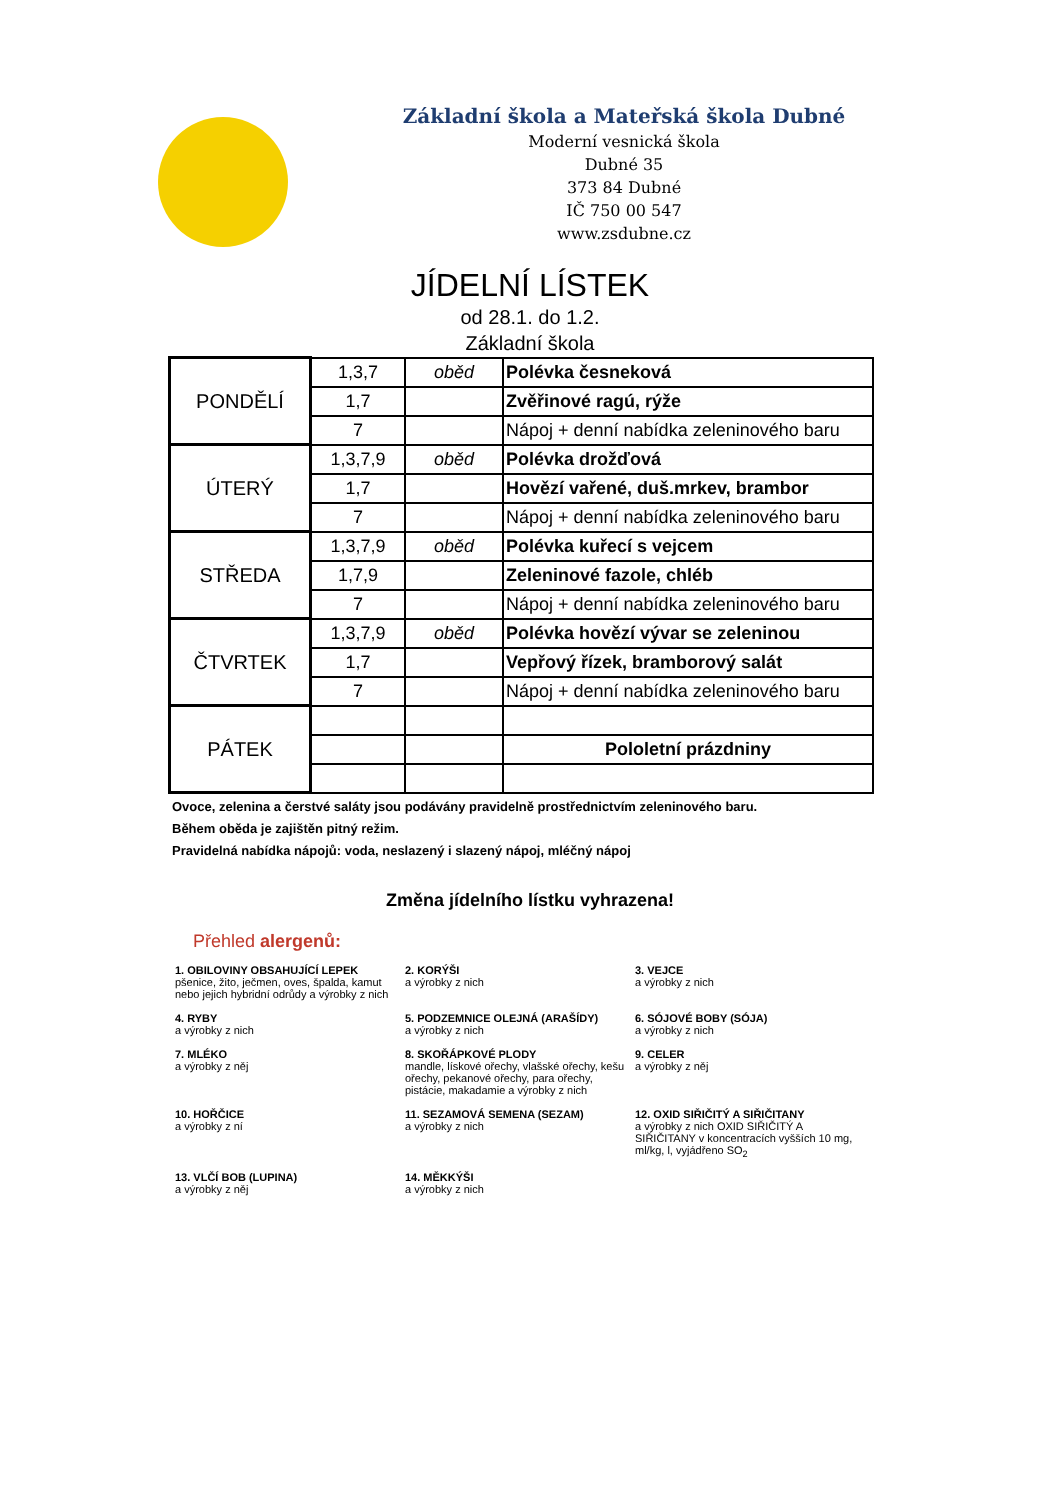Základní škola a Mateřská škola Dubné
Moderní vesnická škola
Dubné 35
373 84 Dubné
IČ 750 00 547
www.zsdubne.cz
JÍDELNÍ LÍSTEK
od 28.1. do 1.2.
Základní škola
| PONDĚLÍ | 1,3,7 | oběd | Polévka česneková |
| | 1,7 | | Zvěřinové ragú, rýže |
| | 7 | | Nápoj + denní nabídka zeleninového baru |
| ÚTERÝ | 1,3,7,9 | oběd | Polévka drožďová |
| | 1,7 | | Hovězí vařené, duš.mrkev, brambor |
| | 7 | | Nápoj + denní nabídka zeleninového baru |
| STŘEDA | 1,3,7,9 | oběd | Polévka kuřecí s vejcem |
| | 1,7,9 | | Zeleninové fazole, chléb |
| | 7 | | Nápoj + denní nabídka zeleninového baru |
| ČTVRTEK | 1,3,7,9 | oběd | Polévka hovězí vývar se zeleninou |
| | 1,7 | | Vepřový řízek, bramborový salát |
| | 7 | | Nápoj + denní nabídka zeleninového baru |
| PÁTEK | | | |
| | | | Pololetní prázdniny |
Ovoce, zelenina a čerstvé saláty jsou podávány pravidelně prostřednictvím zeleninového baru.
Během oběda je zajištěn pitný režim.
Pravidelná nabídka nápojů: voda, neslazený i slazený nápoj, mléčný nápoj
Změna jídelního lístku vyhrazena!
Přehled alergenů:
1. OBILOVINY OBSAHUJÍCÍ LEPEK
pšenice, žito, ječmen, oves, špalda, kamut nebo jejich hybridní odrůdy a výrobky z nich
2. KORÝŠI
a výrobky z nich
3. VEJCE
a výrobky z nich
4. RYBY
a výrobky z nich
5. PODZEMNICE OLEJNÁ (ARAŠÍDY)
a výrobky z nich
6. SÓJOVÉ BOBY (SÓJA)
a výrobky z nich
7. MLÉKO
a výrobky z něj
8. SKOŘÁPKOVÉ PLODY
mandle, lískové ořechy, vlašské ořechy, kešu ořechy, pekanové ořechy, para ořechy, pistácie, makadamie a výrobky z nich
9. CELER
a výrobky z něj
10. HOŘČICE
a výrobky z ní
11. SEZAMOVÁ SEMENA (SEZAM)
a výrobky z nich
12. OXID SIŘIČITÝ A SIŘIČITANY
a výrobky z nich OXID SIŘIČITÝ A SIŘIČITANY v koncentracích vyšších 10 mg, ml/kg, l, vyjádřeno SO<sub>2</sub>
13. VLČÍ BOB (LUPINA)
a výrobky z něj
14. MĚKKÝŠI
a výrobky z nich